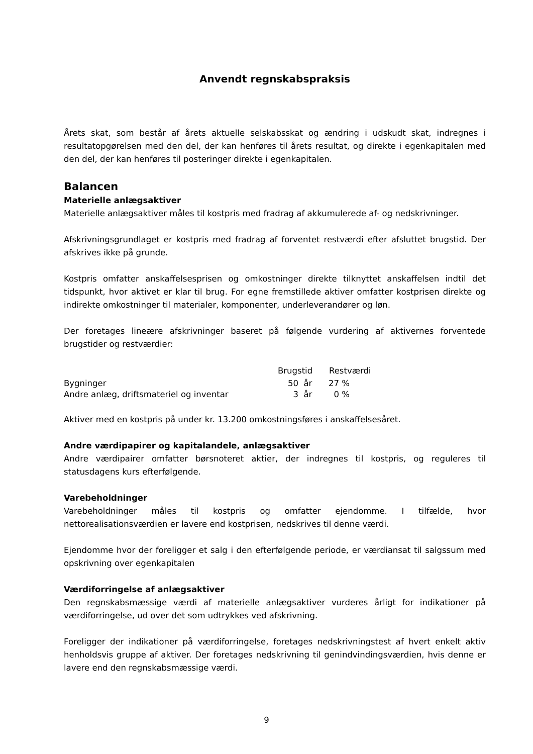Anvendt regnskabspraksis
Årets skat, som består af årets aktuelle selskabsskat og ændring i udskudt skat, indregnes i resultatopgørelsen med den del, der kan henføres til årets resultat, og direkte i egenkapitalen med den del, der kan henføres til posteringer direkte i egenkapitalen.
Balancen
Materielle anlægsaktiver
Materielle anlægsaktiver måles til kostpris med fradrag af akkumulerede af- og nedskrivninger.
Afskrivningsgrundlaget er kostpris med fradrag af forventet restværdi efter afsluttet brugstid. Der afskrives ikke på grunde.
Kostpris omfatter anskaffelsesprisen og omkostninger direkte tilknyttet anskaffelsen indtil det tidspunkt, hvor aktivet er klar til brug. For egne fremstillede aktiver omfatter kostprisen direkte og indirekte omkostninger til materialer, komponenter, underleverandører og løn.
Der foretages lineære afskrivninger baseret på følgende vurdering af aktivernes forventede brugstider og restværdier:
| | Brugstid | Restværdi |
| Bygninger | 50 år | 27 % |
| Andre anlæg, driftsmateriel og inventar | 3 år | 0 % |
Aktiver med en kostpris på under kr. 13.200 omkostningsføres i anskaffelsesåret.
Andre værdipapirer og kapitalandele, anlægsaktiver
Andre værdipairer omfatter børsnoteret aktier, der indregnes til kostpris, og reguleres til statusdagens kurs efterfølgende.
Varebeholdninger
Varebeholdninger måles til kostpris og omfatter ejendomme. I tilfælde, hvor nettorealisationsværdien er lavere end kostprisen, nedskrives til denne værdi.
Ejendomme hvor der foreligger et salg i den efterfølgende periode, er værdiansat til salgssum med opskrivning over egenkapitalen
Værdiforringelse af anlægsaktiver
Den regnskabsmæssige værdi af materielle anlægsaktiver vurderes årligt for indikationer på værdiforringelse, ud over det som udtrykkes ved afskrivning.
Foreligger der indikationer på værdiforringelse, foretages nedskrivningstest af hvert enkelt aktiv henholdsvis gruppe af aktiver. Der foretages nedskrivning til genindvindingsværdien, hvis denne er lavere end den regnskabsmæssige værdi.
9